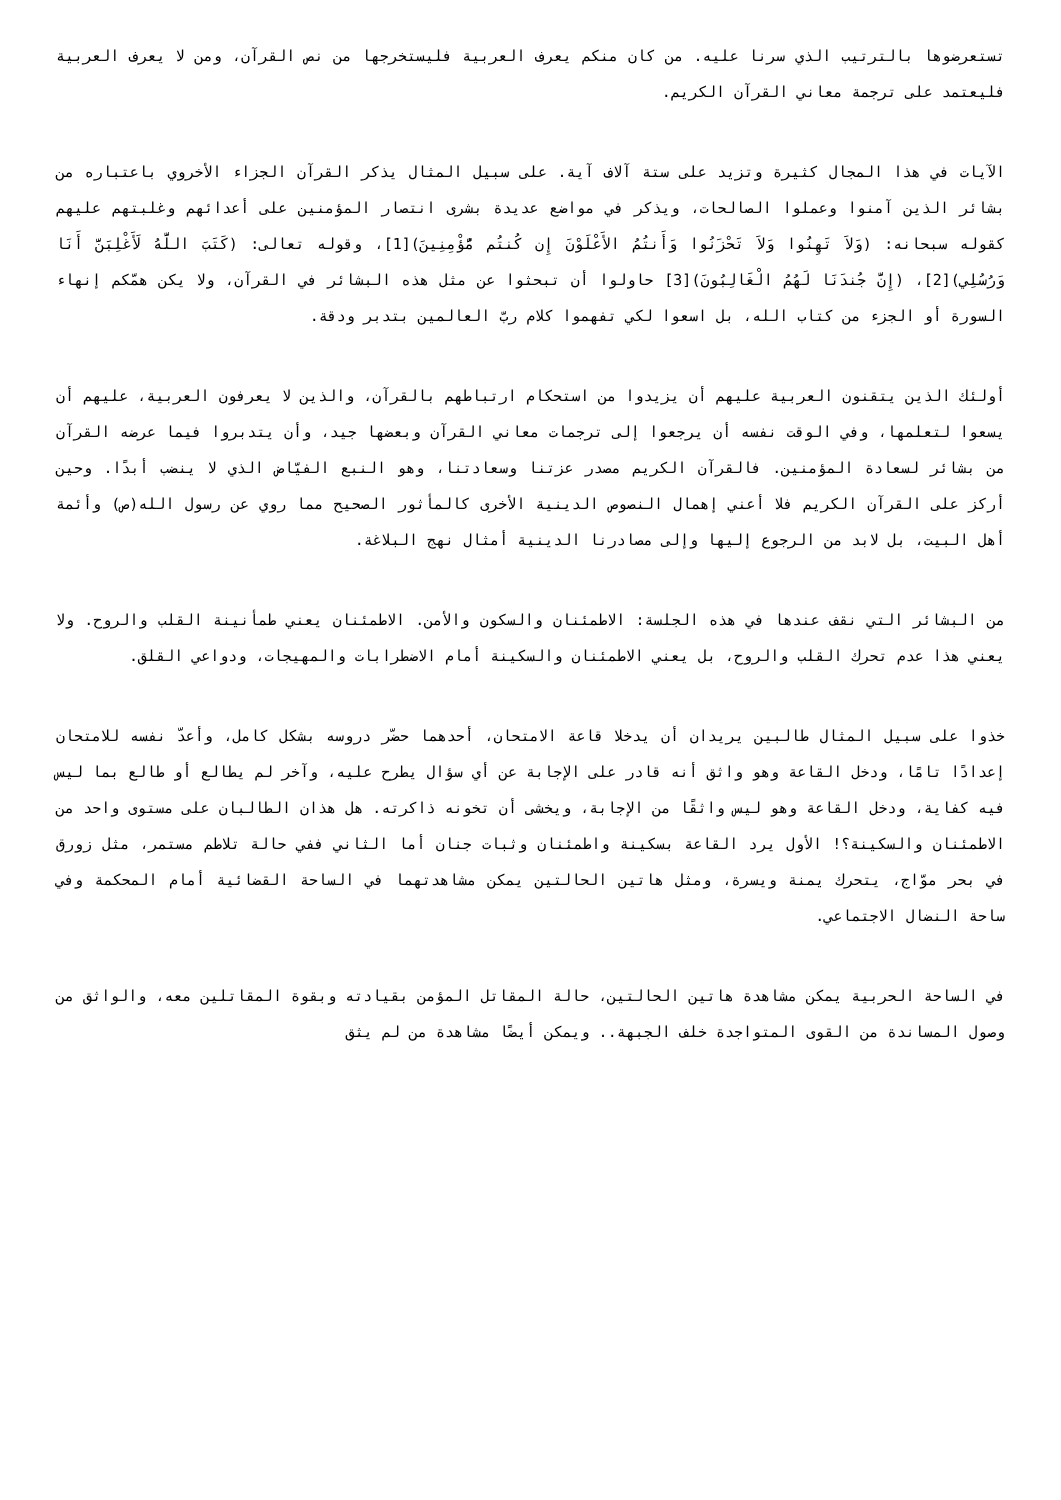تستعرضوها بالترتيب الذي سرنا عليه. من كان منكم يعرف العربية فليستخرجها من نص القرآن، ومن لا يعرف العربية فليعتمد على ترجمة معاني القرآن الكريم.
الآيات في هذا المجال كثيرة وتزيد على ستة آلاف آية. على سبيل المثال يذكر القرآن الجزاء الأخروي باعتباره من بشائر الذين آمنوا وعملوا الصالحات، ويذكر في مواضع عديدة بشرى انتصار المؤمنين على أعدائهم وغلبتهم عليهم كقوله سبحانه: (وَلاَ تَهِنُوا وَلاَ تَحْزَنُوا وَأَنتُمُ الأَعْلَوْنَ إِن كُنتُم مُّؤْمِنِينَ)[1]، وقوله تعالى: (كَتَبَ اللَّهُ لَأَغْلِبَنَّ أَنَا وَرُسُلِي)[2]، (إِنَّ جُندَنَا لَهُمُ الْغَالِبُونَ)[3] حاولوا أن تبحثوا عن مثل هذه البشائر في القرآن، ولا يكن همّكم إنهاء السورة أو الجزء من كتاب الله، بل اسعوا لكي تفهموا كلام ربّ العالمين بتدبر ودقة.
أولئك الذين يتقنون العربية عليهم أن يزيدوا من استحكام ارتباطهم بالقرآن، والذين لا يعرفون العربية، عليهم أن يسعوا لتعلمها، وفي الوقت نفسه أن يرجعوا إلى ترجمات معاني القرآن وبعضها جيد، وأن يتدبروا فيما عرضه القرآن من بشائر لسعادة المؤمنين. فالقرآن الكريم مصدر عزتنا وسعادتنا، وهو النبع الفيّاض الذي لا ينضب أبدًا. وحين أركز على القرآن الكريم فلا أعني إهمال النصوص الدينية الأخرى كالمأثور الصحيح مما روي عن رسول الله(ص) وأئمة أهل البيت، بل لابد من الرجوع إليها وإلى مصادرنا الدينية أمثال نهج البلاغة.
من البشائر التي نقف عندها في هذه الجلسة: الاطمئنان والسكون والأمن. الاطمئنان يعني طمأنينة القلب والروح. ولا يعني هذا عدم تحرك القلب والروح، بل يعني الاطمئنان والسكينة أمام الاضطرابات والمهيجات، ودواعي القلق.
خذوا على سبيل المثال طالبين يريدان أن يدخلا قاعة الامتحان، أحدهما حضّر دروسه بشكل كامل، وأعدّ نفسه للامتحان إعدادًا تامًا، ودخل القاعة وهو واثق أنه قادر على الإجابة عن أي سؤال يطرح عليه، وآخر لم يطالع أو طالع بما ليس فيه كفاية، ودخل القاعة وهو ليس واثقًا من الإجابة، ويخشى أن تخونه ذاكرته. هل هذان الطالبان على مستوى واحد من الاطمئنان والسكينة؟! الأول يرد القاعة بسكينة واطمئنان وثبات جنان أما الثاني ففي حالة تلاطم مستمر، مثل زورق في بحر موّاج، يتحرك يمنة ويسرة، ومثل هاتين الحالتين يمكن مشاهدتهما في الساحة القضائية أمام المحكمة وفي ساحة النضال الاجتماعي.
في الساحة الحربية يمكن مشاهدة هاتين الحالتين، حالة المقاتل المؤمن بقيادته وبقوة المقاتلين معه، والواثق من وصول المساندة من القوى المتواجدة خلف الجبهة.. ويمكن أيضًا مشاهدة من لم يثق